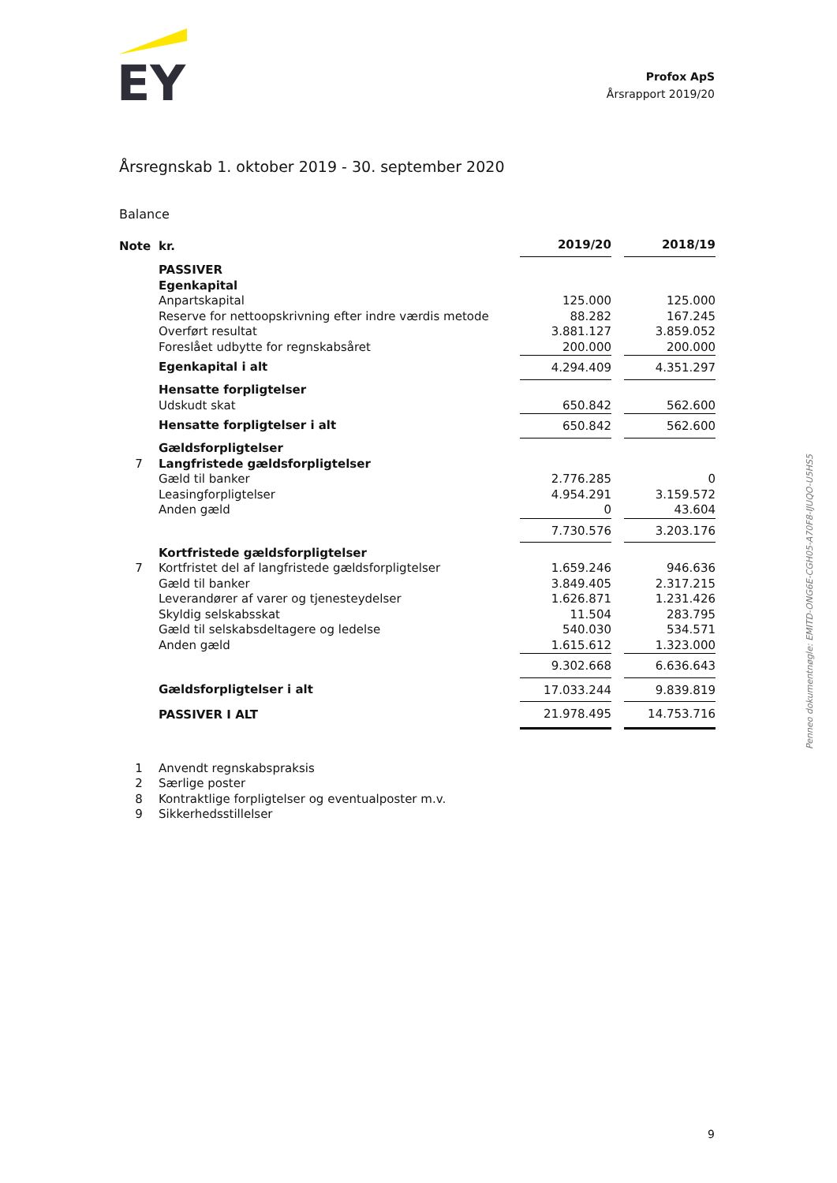EY
Profox ApS
Årsrapport 2019/20
Årsregnskab 1. oktober 2019 - 30. september 2020
Balance
| Note | kr. | 2019/20 | | 2018/19 |
| | PASSIVER | | | |
| | Egenkapital | | | |
| | Anpartskapital | 125.000 | | 125.000 |
| | Reserve for nettoopskrivning efter indre værdis metode | 88.282 | | 167.245 |
| | Overført resultat | 3.881.127 | | 3.859.052 |
| | Foreslået udbytte for regnskabsåret | 200.000 | | 200.000 |
| | Egenkapital i alt | 4.294.409 | | 4.351.297 |
| | Hensatte forpligtelser | | | |
| | Udskudt skat | 650.842 | | 562.600 |
| | Hensatte forpligtelser i alt | 650.842 | | 562.600 |
| | Gældsforpligtelser | | | |
| 7 | Langfristede gældsforpligtelser | | | |
| | Gæld til banker | 2.776.285 | | 0 |
| | Leasingforpligtelser | 4.954.291 | | 3.159.572 |
| | Anden gæld | 0 | | 43.604 |
| | | 7.730.576 | | 3.203.176 |
| | Kortfristede gældsforpligtelser | | | |
| 7 | Kortfristet del af langfristede gældsforpligtelser | 1.659.246 | | 946.636 |
| | Gæld til banker | 3.849.405 | | 2.317.215 |
| | Leverandører af varer og tjenesteydelser | 1.626.871 | | 1.231.426 |
| | Skyldig selskabsskat | 11.504 | | 283.795 |
| | Gæld til selskabsdeltagere og ledelse | 540.030 | | 534.571 |
| | Anden gæld | 1.615.612 | | 1.323.000 |
| | | 9.302.668 | | 6.636.643 |
| | Gældsforpligtelser i alt | 17.033.244 | | 9.839.819 |
| | PASSIVER I ALT | 21.978.495 | | 14.753.716 |
| 1 | Anvendt regnskabspraksis |
| 2 | Særlige poster |
| 8 | Kontraktlige forpligtelser og eventualposter m.v. |
| 9 | Sikkerhedsstillelser |
9
Penneo dokumentnøgle: EMITD-ONG6E-CGH05-A70F8-IJUQO-U5HS5